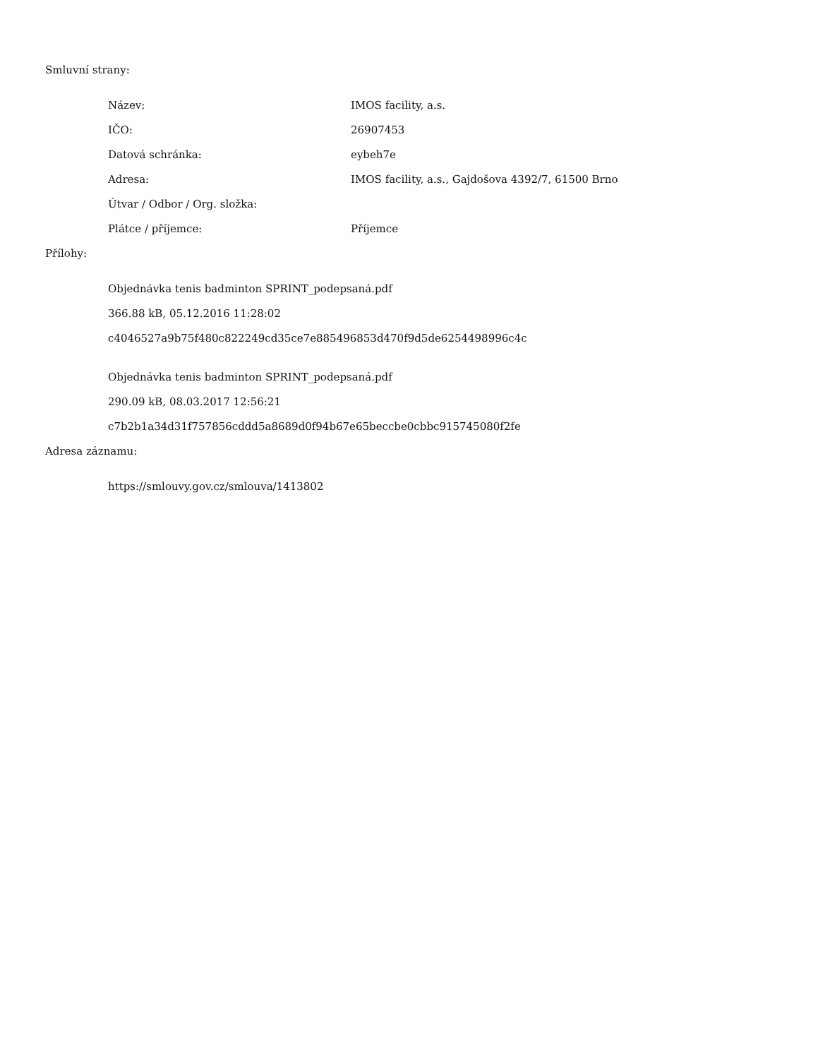Smluvní strany:
| Název: | IMOS facility, a.s. |
| IČO: | 26907453 |
| Datová schránka: | eybeh7e |
| Adresa: | IMOS facility, a.s., Gajdošova 4392/7, 61500 Brno |
| Útvar / Odbor / Org. složka: | |
| Plátce / příjemce: | Příjemce |
Přílohy:
Objednávka tenis badminton SPRINT_podepsaná.pdf
366.88 kB, 05.12.2016 11:28:02
c4046527a9b75f480c822249cd35ce7e885496853d470f9d5de6254498996c4c
Objednávka tenis badminton SPRINT_podepsaná.pdf
290.09 kB, 08.03.2017 12:56:21
c7b2b1a34d31f757856cddd5a8689d0f94b67e65beccbe0cbbc915745080f2fe
Adresa záznamu:
https://smlouvy.gov.cz/smlouva/1413802